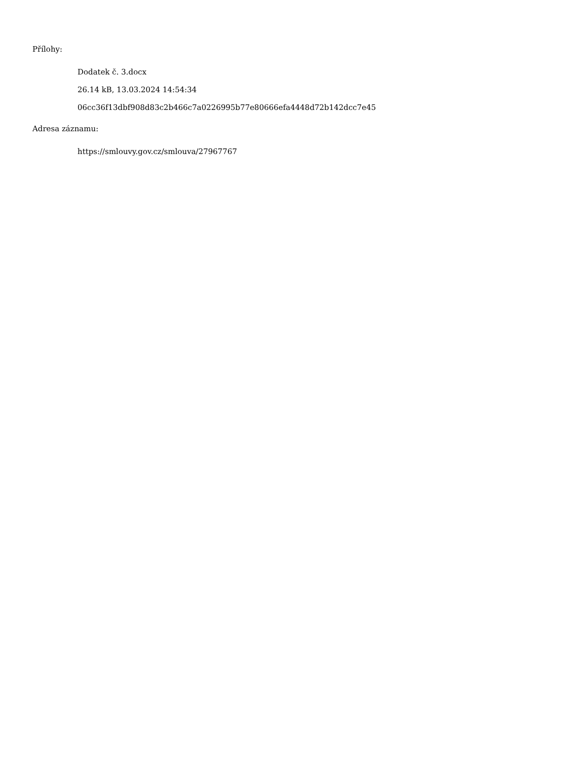Přílohy:
Dodatek č. 3.docx
26.14 kB, 13.03.2024 14:54:34
06cc36f13dbf908d83c2b466c7a0226995b77e80666efa4448d72b142dcc7e45
Adresa záznamu:
https://smlouvy.gov.cz/smlouva/27967767